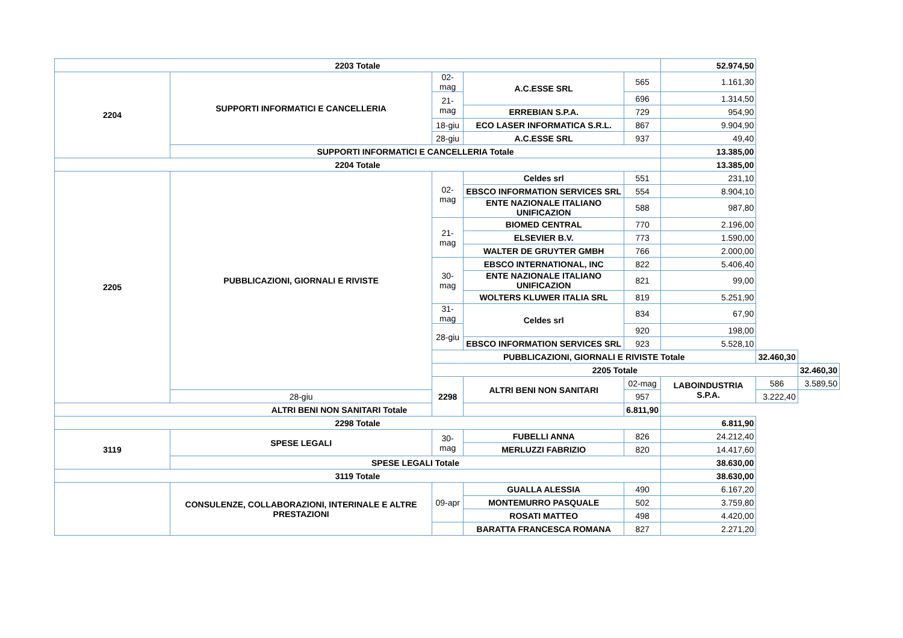| 2203 Totale | | | | | 52.974,50 | | |
| 2204 | SUPPORTI INFORMATICI E CANCELLERIA | 02-mag | A.C.ESSE SRL | 565 | 1.161,30 | | |
| | | 21-mag | | 696 | 1.314,50 | | |
| | | | ERREBIAN S.P.A. | 729 | 954,90 | | |
| | | 18-giu | ECO LASER INFORMATICA S.R.L. | 867 | 9.904,90 | | |
| | | 28-giu | A.C.ESSE SRL | 937 | 49,40 | | |
| | SUPPORTI INFORMATICI E CANCELLERIA Totale | | | | 13.385,00 | | |
| 2204 Totale | | | | | 13.385,00 | | |
| 2205 | PUBBLICAZIONI, GIORNALI E RIVISTE | 02-mag | Celdes srl | 551 | 231,10 | | |
| | | | EBSCO INFORMATION SERVICES SRL | 554 | 8.904,10 | | |
| | | | ENTE NAZIONALE ITALIANO UNIFICAZION | 588 | 987,80 | | |
| | | 21-mag | BIOMED CENTRAL | 770 | 2.196,00 | | |
| | | | ELSEVIER B.V. | 773 | 1.590,00 | | |
| | | | WALTER DE GRUYTER GMBH | 766 | 2.000,00 | | |
| | | 30-mag | EBSCO INTERNATIONAL, INC | 822 | 5.406,40 | | |
| | | | ENTE NAZIONALE ITALIANO UNIFICAZION | 821 | 99,00 | | |
| | | | WOLTERS KLUWER ITALIA SRL | 819 | 5.251,90 | | |
| | | 31-mag | Celdes srl | 834 | 67,90 | | |
| | | 28-giu | | 920 | 198,00 | | |
| | | | EBSCO INFORMATION SERVICES SRL | 923 | 5.528,10 | | |
| | | PUBBLICAZIONI, GIORNALI E RIVISTE Totale | | | | 32.460,30 | |
| | | 2205 Totale | | | | | 32.460,30 |
| | | 2298 | ALTRI BENI NON SANITARI | 02-mag | LABOINDUSTRIA S.P.A. | 586 | 3.589,50 |
| | 28-giu | | | 957 | | 3.222,40 | |
| ALTRI BENI NON SANITARI Totale | | | | 6.811,90 | | | |
| 2298 Totale | | | | | 6.811,90 | | |
| 3119 | SPESE LEGALI | 30-mag | FUBELLI ANNA | 826 | 24.212,40 | | |
| | | | MERLUZZI FABRIZIO | 820 | 14.417,60 | | |
| | SPESE LEGALI Totale | | | | 38.630,00 | | |
| 3119 Totale | | | | | 38.630,00 | | |
| | CONSULENZE, COLLABORAZIONI, INTERINALE E ALTRE PRESTAZIONI | 09-apr | GUALLA ALESSIA | 490 | 6.167,20 | | |
| | | | MONTEMURRO PASQUALE | 502 | 3.759,80 | | |
| | | | ROSATI MATTEO | 498 | 4.420,00 | | |
| | | | BARATTA FRANCESCA ROMANA | 827 | 2.271,20 | | |